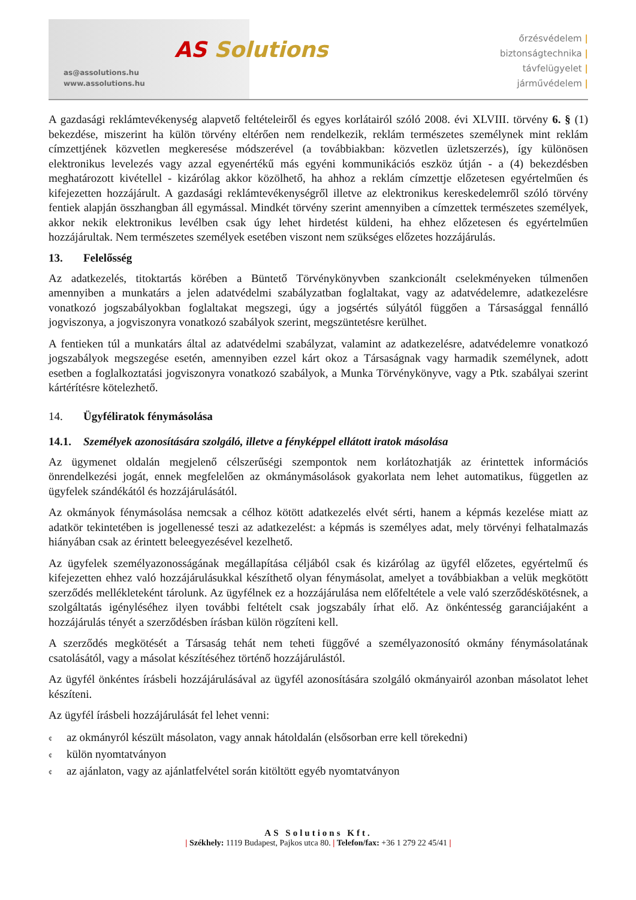as@assolutions.hu
www.assolutions.hu
AS Solutions
őrzésvédelem |
biztonságtechnika |
távfelügyelet |
járművédelem |
A gazdasági reklámtevékenység alapvető feltételeiről és egyes korlátairól szóló 2008. évi XLVIII. törvény 6. § (1) bekezdése, miszerint ha külön törvény eltérően nem rendelkezik, reklám természetes személynek mint reklám címzettjének közvetlen megkeresése módszerével (a továbbiakban: közvetlen üzletszerzés), így különösen elektronikus levelezés vagy azzal egyenértékű más egyéni kommunikációs eszköz útján - a (4) bekezdésben meghatározott kivétellel - kizárólag akkor közölhető, ha ahhoz a reklám címzettje előzetesen egyértelműen és kifejezetten hozzájárult. A gazdasági reklámtevékenységről illetve az elektronikus kereskedelemről szóló törvény fentiek alapján összhangban áll egymással. Mindkét törvény szerint amennyiben a címzettek természetes személyek, akkor nekik elektronikus levélben csak úgy lehet hirdetést küldeni, ha ehhez előzetesen és egyértelműen hozzájárultak. Nem természetes személyek esetében viszont nem szükséges előzetes hozzájárulás.
13. Felelősség
Az adatkezelés, titoktartás körében a Büntető Törvénykönyvben szankcionált cselekményeken túlmenően amennyiben a munkatárs a jelen adatvédelmi szabályzatban foglaltakat, vagy az adatvédelemre, adatkezelésre vonatkozó jogszabályokban foglaltakat megszegi, úgy a jogsértés súlyától függően a Társasággal fennálló jogviszonya, a jogviszonyra vonatkozó szabályok szerint, megszüntetésre kerülhet.
A fentieken túl a munkatárs által az adatvédelmi szabályzat, valamint az adatkezelésre, adatvédelemre vonatkozó jogszabályok megszegése esetén, amennyiben ezzel kárt okoz a Társaságnak vagy harmadik személynek, adott esetben a foglalkoztatási jogviszonyra vonatkozó szabályok, a Munka Törvénykönyve, vagy a Ptk. szabályai szerint kártérítésre kötelezhető.
14. Ügyféliratok fénymásolása
14.1. Személyek azonosítására szolgáló, illetve a fényképpel ellátott iratok másolása
Az ügymenet oldalán megjelenő célszerűségi szempontok nem korlátozhatják az érintettek információs önrendelkezési jogát, ennek megfelelően az okmánymásolások gyakorlata nem lehet automatikus, független az ügyfelek szándékától és hozzájárulásától.
Az okmányok fénymásolása nemcsak a célhoz kötött adatkezelés elvét sérti, hanem a képmás kezelése miatt az adatkör tekintetében is jogellenessé teszi az adatkezelést: a képmás is személyes adat, mely törvényi felhatalmazás hiányában csak az érintett beleegyezésével kezelhető.
Az ügyfelek személyazonosságának megállapítása céljából csak és kizárólag az ügyfél előzetes, egyértelmű és kifejezetten ehhez való hozzájárulásukkal készíthető olyan fénymásolat, amelyet a továbbiakban a velük megkötött szerződés mellékleteként tárolunk. Az ügyfélnek ez a hozzájárulása nem előfeltétele a vele való szerződéskötésnek, a szolgáltatás igényléséhez ilyen további feltételt csak jogszabály írhat elő. Az önkéntesség garanciájaként a hozzájárulás tényét a szerződésben írásban külön rögzíteni kell.
A szerződés megkötését a Társaság tehát nem teheti függővé a személyazonosító okmány fénymásolatának csatolásától, vagy a másolat készítéséhez történő hozzájárulástól.
Az ügyfél önkéntes írásbeli hozzájárulásával az ügyfél azonosítására szolgáló okmányairól azonban másolatot lehet készíteni.
Az ügyfél írásbeli hozzájárulását fel lehet venni:
¢ az okmányról készült másolaton, vagy annak hátoldalán (elsősorban erre kell törekedni)
¢ külön nyomtatványon
¢ az ajánlaton, vagy az ajánlatfelvétel során kitöltött egyéb nyomtatványon
AS Solutions Kft.
| Székhely: 1119 Budapest, Pajkos utca 80. | Telefon/fax: +36 1 279 22 45/41 |